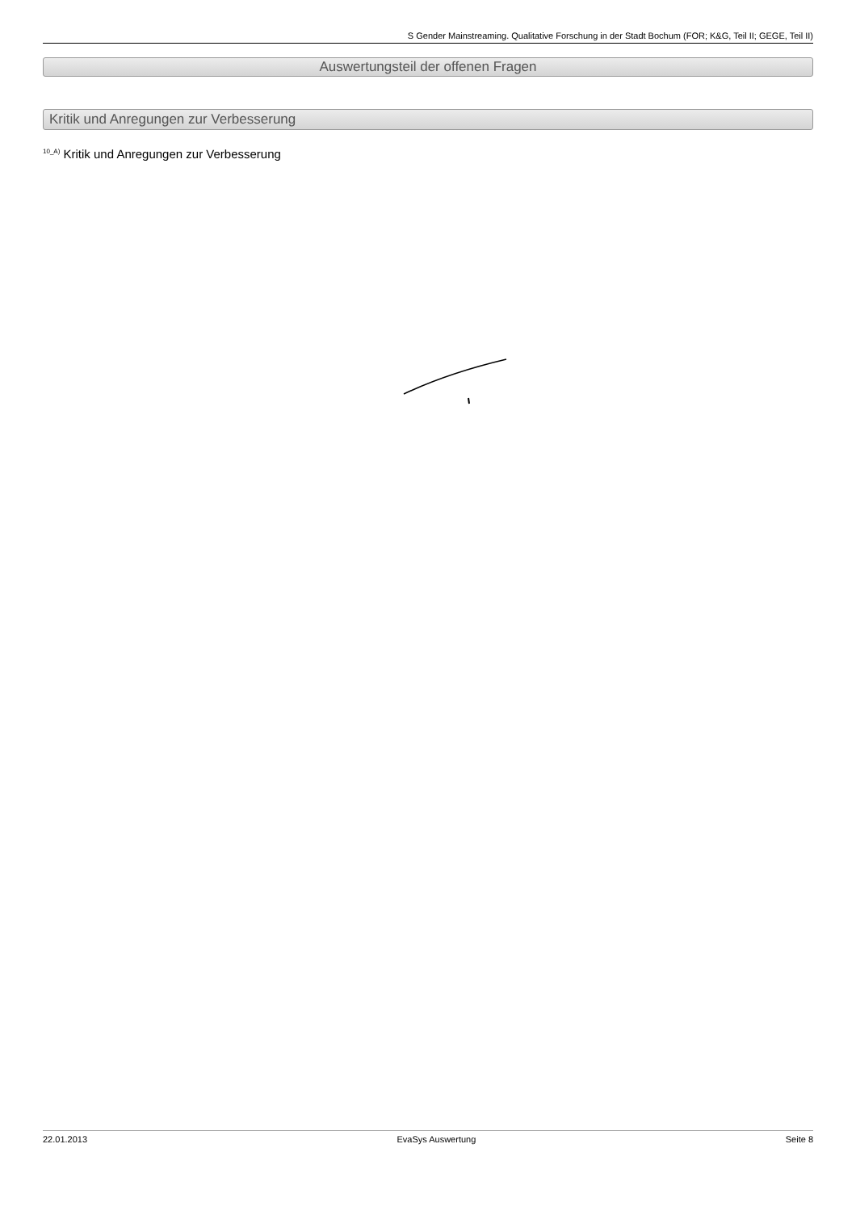S Gender Mainstreaming. Qualitative Forschung in der Stadt Bochum (FOR; K&G, Teil II; GEGE, Teil II)
Auswertungsteil der offenen Fragen
Kritik und Anregungen zur Verbesserung
<sup>10_A)</sup> Kritik und Anregungen zur Verbesserung
22.01.2013 EvaSys Auswertung Seite 8